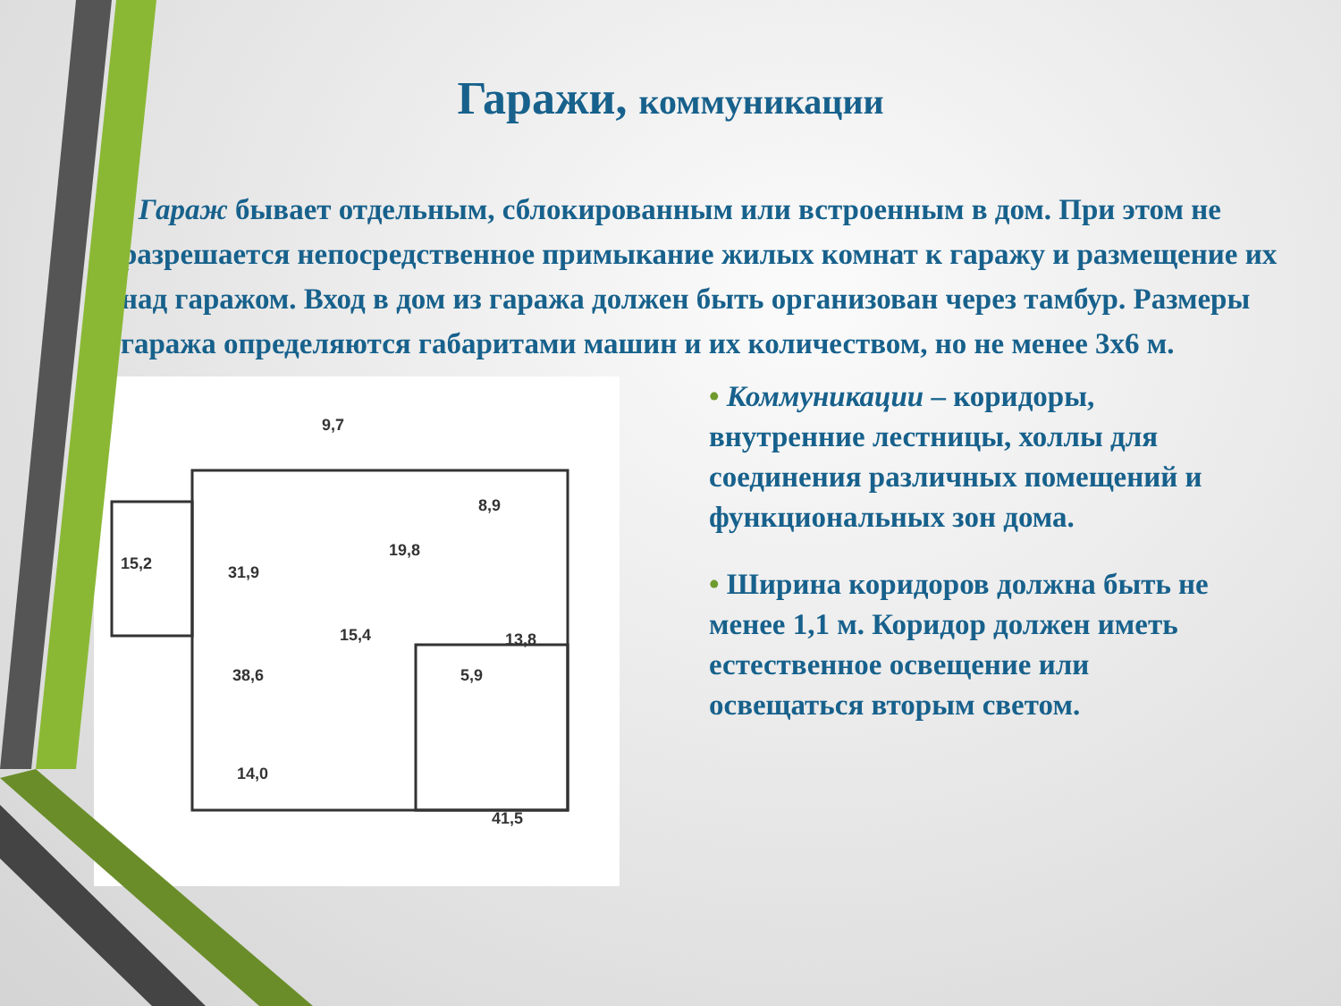Гаражи, коммуникации
• Гараж бывает отдельным, сблокированным или встроенным в дом. При этом не разрешается непосредственное примыкание жилых комнат к гаражу и размещение их над гаражом. Вход в дом из гаража должен быть организован через тамбур. Размеры гаража определяются габаритами машин и их количеством, но не менее 3х6 м.
9,7
8,9
19,8
15,2
31,9
15,4
13,8
38,6
14,0
41,5
5,9
• Коммуникации – коридоры, внутренние лестницы, холлы для соединения различных помещений и функциональных зон дома.
• Ширина коридоров должна быть не менее 1,1 м. Коридор должен иметь естественное освещение или освещаться вторым светом.